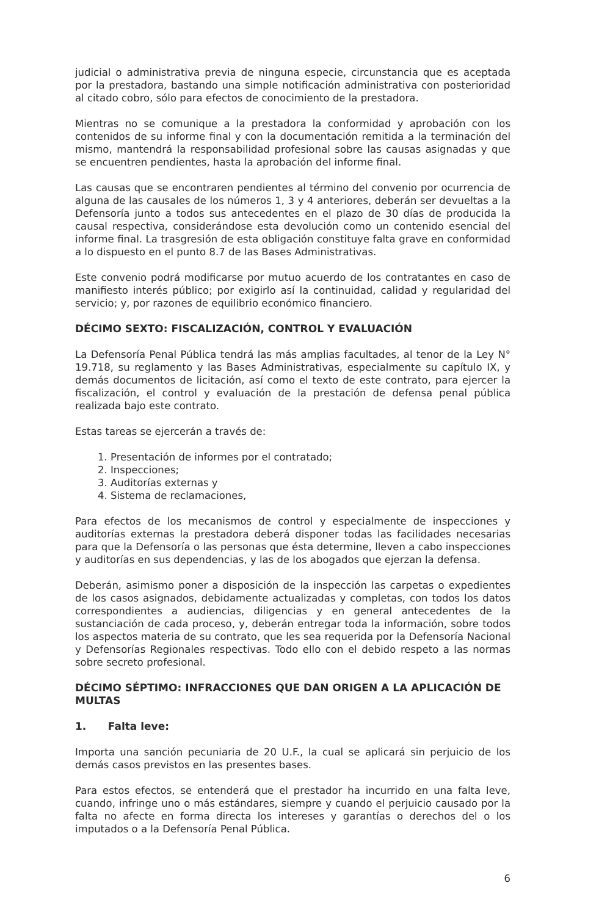judicial o administrativa previa de ninguna especie, circunstancia que es aceptada por la prestadora, bastando una simple notificación administrativa con posterioridad al citado cobro, sólo para efectos de conocimiento de la prestadora.
Mientras no se comunique a la prestadora la conformidad y aprobación con los contenidos de su informe final y con la documentación remitida a la terminación del mismo, mantendrá la responsabilidad profesional sobre las causas asignadas y que se encuentren pendientes, hasta la aprobación del informe final.
Las causas que se encontraren pendientes al término del convenio por ocurrencia de alguna de las causales de los números 1, 3 y 4 anteriores, deberán ser devueltas a la Defensoría junto a todos sus antecedentes en el plazo de 30 días de producida la causal respectiva, considerándose esta devolución como un contenido esencial del informe final. La trasgresión de esta obligación constituye falta grave en conformidad a lo dispuesto en el punto 8.7 de las Bases Administrativas.
Este convenio podrá modificarse por mutuo acuerdo de los contratantes en caso de manifiesto interés público; por exigirlo así la continuidad, calidad y regularidad del servicio; y, por razones de equilibrio económico financiero.
DÉCIMO SEXTO: FISCALIZACIÓN, CONTROL Y EVALUACIÓN
La Defensoría Penal Pública tendrá las más amplias facultades, al tenor de la Ley N° 19.718, su reglamento y las Bases Administrativas, especialmente su capítulo IX, y demás documentos de licitación, así como el texto de este contrato, para ejercer la fiscalización, el control y evaluación de la prestación de defensa penal pública realizada bajo este contrato.
Estas tareas se ejercerán a través de:
1. Presentación de informes por el contratado;
2. Inspecciones;
3. Auditorías externas y
4. Sistema de reclamaciones,
Para efectos de los mecanismos de control y especialmente de inspecciones y auditorías externas la prestadora deberá disponer todas las facilidades necesarias para que la Defensoría o las personas que ésta determine, lleven a cabo inspecciones y auditorías en sus dependencias, y las de los abogados que ejerzan la defensa.
Deberán, asimismo poner a disposición de la inspección las carpetas o expedientes de los casos asignados, debidamente actualizadas y completas, con todos los datos correspondientes a audiencias, diligencias y en general antecedentes de la sustanciación de cada proceso, y, deberán entregar toda la información, sobre todos los aspectos materia de su contrato, que les sea requerida por la Defensoría Nacional y Defensorías Regionales respectivas. Todo ello con el debido respeto a las normas sobre secreto profesional.
DÉCIMO SÉPTIMO: INFRACCIONES QUE DAN ORIGEN A LA APLICACIÓN DE MULTAS
1. Falta leve:
Importa una sanción pecuniaria de 20 U.F., la cual se aplicará sin perjuicio de los demás casos previstos en las presentes bases.
Para estos efectos, se entenderá que el prestador ha incurrido en una falta leve, cuando, infringe uno o más estándares, siempre y cuando el perjuicio causado por la falta no afecte en forma directa los intereses y garantías o derechos del o los imputados o a la Defensoría Penal Pública.
6